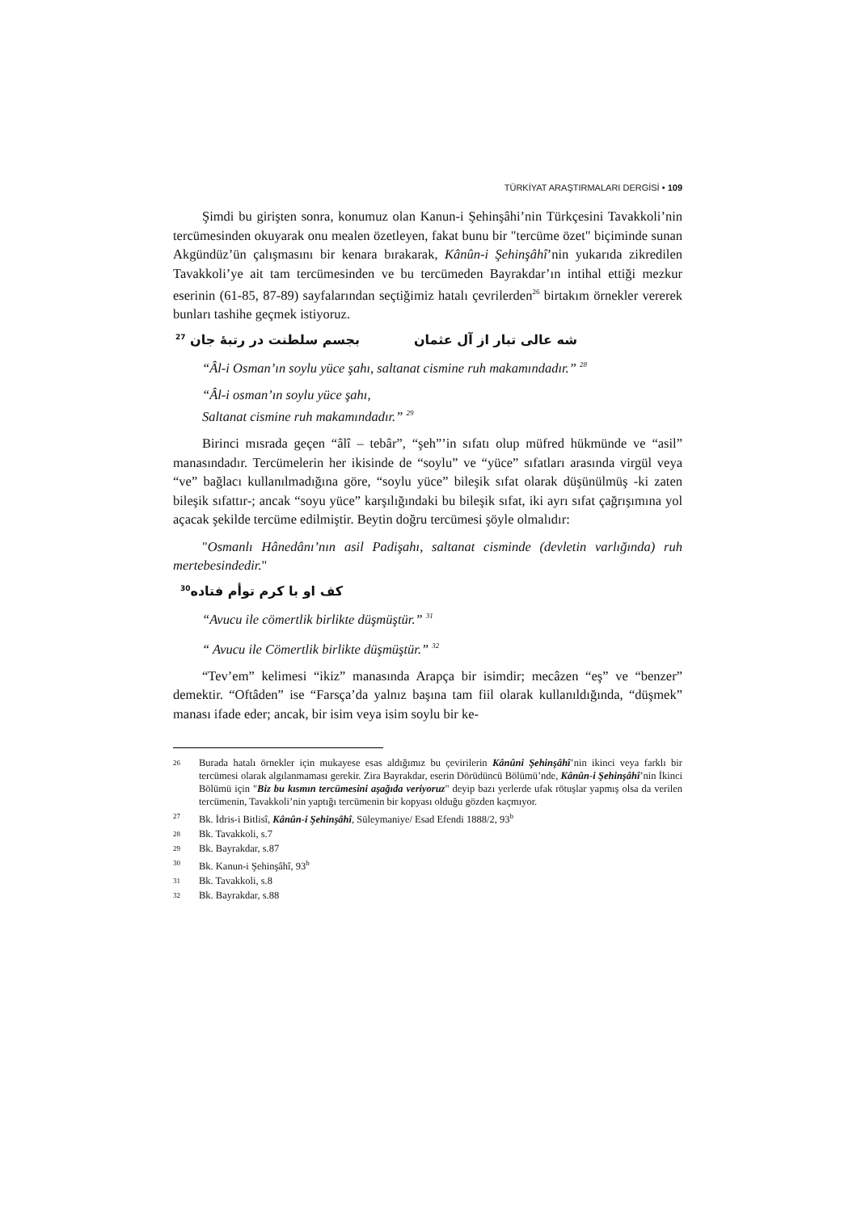TÜRKİYAT ARAŞTIRMALARI DERGİSİ • 109
Şimdi bu girişten sonra, konumuz olan Kanun-i Şehinşâhi’nin Türkçesini Tavakkoli’nin tercümesinden okuyarak onu mealen özetleyen, fakat bunu bir "tercüme özet" biçiminde sunan Akgündüz’ün çalışmasını bir kenara bırakarak, Kânûn-i Şehinşâhî’nin yukarıda zikredilen Tavakkoli’ye ait tam tercümesinden ve bu tercümeden Bayrakdar’ın intihal ettiği mezkur eserinin (61-85, 87-89) sayfalarından seçtiğimiz hatalı çevrilerden<sup>26</sup> birtakım örnekler vererek bunları tashihe geçmek istiyoruz.
شه عالی تبار از آل عثمان بجسم سلطنت در رتبهٔ جان <sup>27</sup>
“Âl-i Osman’ın soylu yüce şahı, saltanat cismine ruh makamındadır.” <sup>28</sup>
“Âl-i osman’ın soylu yüce şahı,
Saltanat cismine ruh makamındadır.” <sup>29</sup>
Birinci mısrada geçen “âlî – tebâr”, “şeh”’in sıfatı olup müfred hükmünde ve “asil” manasındadır. Tercümelerin her ikisinde de “soylu” ve “yüce” sıfatları arasında virgül veya “ve” bağlacı kullanılmadığına göre, “soylu yüce” bileşik sıfat olarak düşünülmüş -ki zaten bileşik sıfattır-; ancak “soyu yüce” karşılığındaki bu bileşik sıfat, iki ayrı sıfat çağrışımına yol açacak şekilde tercüme edilmiştir. Beytin doğru tercümesi şöyle olmalıdır:
"Osmanlı Hânedânı’nın asil Padişahı, saltanat cisminde (devletin varlığında) ruh mertebesindedir."
کف او با کرم توأم فتاده<sup>30</sup>
“Avucu ile cömertlik birlikte düşmüştür.” <sup>31</sup>
“ Avucu ile Cömertlik birlikte düşmüştür.” <sup>32</sup>
“Tev’em” kelimesi “ikiz” manasında Arapça bir isimdir; mecâzen “eş” ve “benzer” demektir. “Oftâden” ise “Farsça’da yalnız başına tam fiil olarak kullanıldığında, “düşmek” manası ifade eder; ancak, bir isim veya isim soylu bir ke-
26 Burada hatalı örnekler için mukayese esas aldığımız bu çevirilerin Kânûni Şehinşâhî’nin ikinci veya farklı bir tercümesi olarak algılanmaması gerekir. Zira Bayrakdar, eserin Dörüdüncü Bölümü’nde, Kânûn-i Şehinşâhî’nin İkinci Bölümü için "Biz bu kısmın tercümesini aşağıda veriyoruz" deyip bazı yerlerde ufak rötuşlar yapmış olsa da verilen tercümenin, Tavakkoli’nin yaptığı tercümenin bir kopyası olduğu gözden kaçmıyor.
27 Bk. İdris-i Bitlisî, Kânûn-i Şehinşâhî, Süleymaniye/ Esad Efendi 1888/2, 93<sup>b</sup>
28 Bk. Tavakkoli, s.7
29 Bk. Bayrakdar, s.87
30 Bk. Kanun-i Şehinşâhî, 93<sup>b</sup>
31 Bk. Tavakkoli, s.8
32 Bk. Bayrakdar, s.88